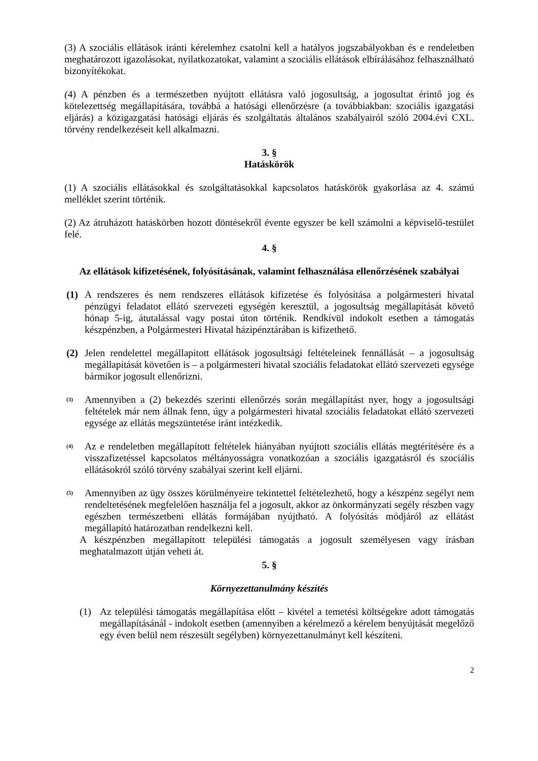(3) A szociális ellátások iránti kérelemhez csatolni kell a hatályos jogszabályokban és e rendeletben meghatározott igazolásokat, nyilatkozatokat, valamint a szociális ellátások elbírálásához felhasználható bizonyítékokat.
(4) A pénzben és a természetben nyújtott ellátásra való jogosultság, a jogosultat érintő jog és kötelezettség megállapítására, továbbá a hatósági ellenőrzésre (a továbbiakban: szociális igazgatási eljárás) a közigazgatási hatósági eljárás és szolgáltatás általános szabályairól szóló 2004.évi CXL. törvény rendelkezéseit kell alkalmazni.
3. §
Hatáskörök
(1) A szociális ellátásokkal és szolgáltatásokkal kapcsolatos hatáskörök gyakorlása az 4. számú melléklet szerint történik.
(2) Az átruházott hatáskörben hozott döntésekről évente egyszer be kell számolni a képviselő-testület felé.
4. §
Az ellátások kifizetésének, folyósításának, valamint felhasználása ellenőrzésének szabályai
(1) A rendszeres és nem rendszeres ellátások kifizetése és folyósítása a polgármesteri hivatal pénzügyi feladatot ellátó szervezeti egységén keresztül, a jogosultság megállapítását követő hónap 5-ig, átutalással vagy postai úton történik. Rendkívül indokolt esetben a támogatás készpénzben, a Polgármesteri Hivatal házipénztárában is kifizethető.
(2) Jelen rendelettel megállapított ellátások jogosultsági feltételeinek fennállását – a jogosultság megállapítását követően is – a polgármesteri hivatal szociális feladatokat ellátó szervezeti egysége bármikor jogosult ellenőrizni.
(3)
Amennyiben a (2) bekezdés szerinti ellenőrzés során megállapítást nyer, hogy a jogosultsági feltételek már nem állnak fenn, úgy a polgármesteri hivatal szociális feladatokat ellátó szervezeti egysége az ellátás megszüntetése iránt intézkedik.
(4)
Az e rendeletben megállapított feltételek hiányában nyújtott szociális ellátás megtérítésére és a visszafizetéssel kapcsolatos méltányosságra vonatkozóan a szociális igazgatásról és szociális ellátásokról szóló törvény szabályai szerint kell eljárni.
(5)
Amennyiben az ügy összes körülményeire tekintettel feltételezhető, hogy a készpénz segélyt nem rendeltetésének megfelelően használja fel a jogosult, akkor az önkormányzati segély részben vagy egészben természetbeni ellátás formájában nyújtható. A folyósítás módjáról az ellátást megállapító határozatban rendelkezni kell.
A készpénzben megállapított települési támogatás a jogosult személyesen vagy írásban meghatalmazott útján veheti át.
5. §
Környezettanulmány készítés
(1) Az települési támogatás megállapítása előtt – kivétel a temetési költségekre adott támogatás megállapításánál - indokolt esetben (amennyiben a kérelmező a kérelem benyújtását megelőző egy éven belül nem részesült segélyben) környezettanulmányt kell készíteni.
2